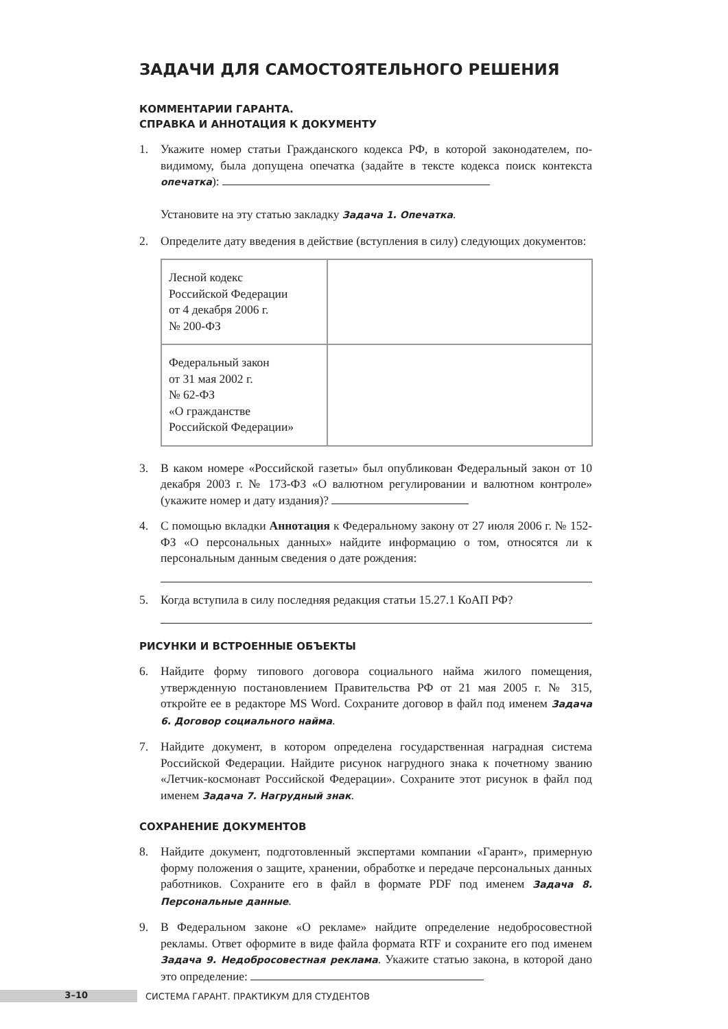ЗАДАЧИ ДЛЯ САМОСТОЯТЕЛЬНОГО РЕШЕНИЯ
КОММЕНТАРИИ ГАРАНТА.
СПРАВКА И АННОТАЦИЯ К ДОКУМЕНТУ
1. Укажите номер статьи Гражданского кодекса РФ, в которой законодателем, по-видимому, была допущена опечатка (задайте в тексте кодекса поиск контекста опечатка):
Установите на эту статью закладку Задача 1. Опечатка.
2. Определите дату введения в действие (вступления в силу) следующих документов:
| Лесной кодекс Российской Федерации от 4 декабря 2006 г. № 200-ФЗ | |
| Федеральный закон от 31 мая 2002 г. № 62-ФЗ «О гражданстве Российской Федерации» | |
3. В каком номере «Российской газеты» был опубликован Федеральный закон от 10 декабря 2003 г. № 173-ФЗ «О валютном регулировании и валютном контроле» (укажите номер и дату издания)?
4. С помощью вкладки Аннотация к Федеральному закону от 27 июля 2006 г. № 152-ФЗ «О персональных данных» найдите информацию о том, относятся ли к персональным данным сведения о дате рождения:
5. Когда вступила в силу последняя редакция статьи 15.27.1 КоАП РФ?
РИСУНКИ И ВСТРОЕННЫЕ ОБЪЕКТЫ
6. Найдите форму типового договора социального найма жилого помещения, утвержденную постановлением Правительства РФ от 21 мая 2005 г. № 315, откройте ее в редакторе MS Word. Сохраните договор в файл под именем Задача 6. Договор социального найма.
7. Найдите документ, в котором определена государственная наградная система Российской Федерации. Найдите рисунок нагрудного знака к почетному званию «Летчик-космонавт Российской Федерации». Сохраните этот рисунок в файл под именем Задача 7. Нагрудный знак.
СОХРАНЕНИЕ ДОКУМЕНТОВ
8. Найдите документ, подготовленный экспертами компании «Гарант», примерную форму положения о защите, хранении, обработке и передаче персональных данных работников. Сохраните его в файл в формате PDF под именем Задача 8. Персональные данные.
9. В Федеральном законе «О рекламе» найдите определение недобросовестной рекламы. Ответ оформите в виде файла формата RTF и сохраните его под именем Задача 9. Недобросовестная реклама. Укажите статью закона, в которой дано это определение:
3–10
СИСТЕМА ГАРАНТ. ПРАКТИКУМ ДЛЯ СТУДЕНТОВ